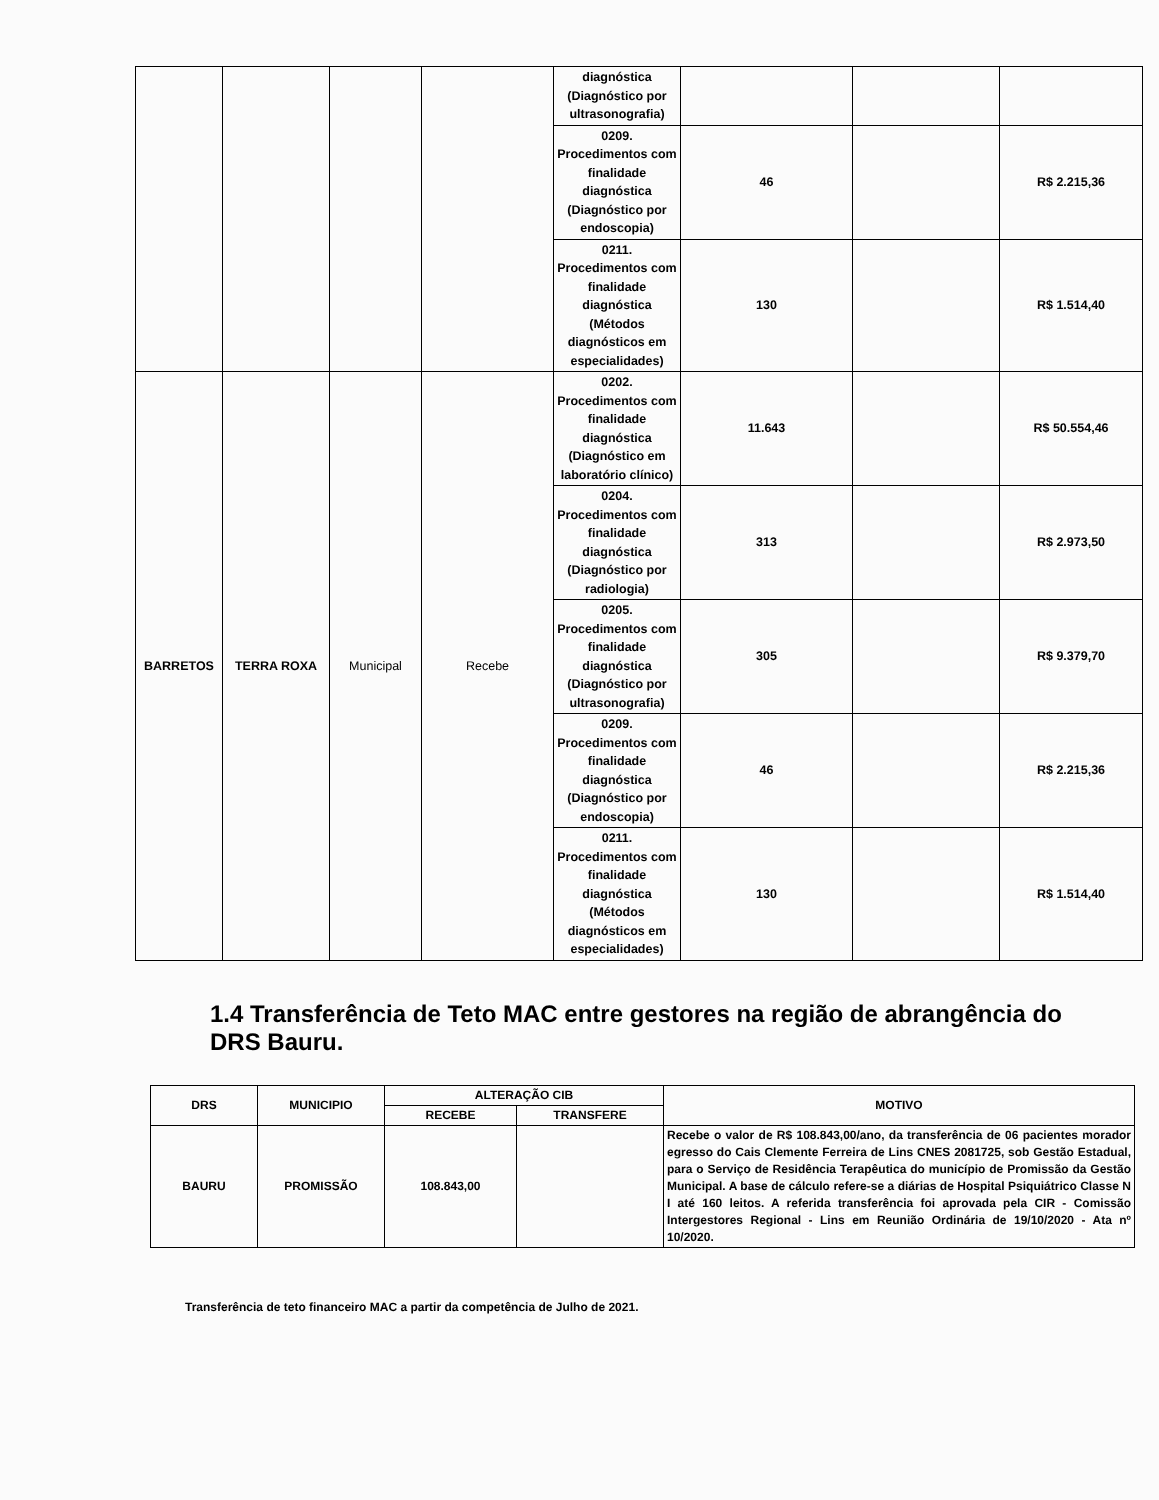| | | | | diagnóstica (Diagnóstico por ultrasonografia) | | | |
| | | | | 0209. Procedimentos com finalidade diagnóstica (Diagnóstico por endoscopia) | 46 | | R$ 2.215,36 |
| | | | | 0211. Procedimentos com finalidade diagnóstica (Métodos diagnósticos em especialidades) | 130 | | R$ 1.514,40 |
| BARRETOS | TERRA ROXA | Municipal | Recebe | 0202. Procedimentos com finalidade diagnóstica (Diagnóstico em laboratório clínico) | 11.643 | | R$ 50.554,46 |
| | | | | 0204. Procedimentos com finalidade diagnóstica (Diagnóstico por radiologia) | 313 | | R$ 2.973,50 |
| | | | | 0205. Procedimentos com finalidade diagnóstica (Diagnóstico por ultrasonografia) | 305 | | R$ 9.379,70 |
| | | | | 0209. Procedimentos com finalidade diagnóstica (Diagnóstico por endoscopia) | 46 | | R$ 2.215,36 |
| | | | | 0211. Procedimentos com finalidade diagnóstica (Métodos diagnósticos em especialidades) | 130 | | R$ 1.514,40 |
1.4 Transferência de Teto MAC entre gestores na região de abrangência do DRS Bauru.
| DRS | MUNICIPIO | ALTERAÇÃO CIB | | MOTIVO |
| --- | --- | --- | --- | --- |
| | | RECEBE | TRANSFERE | |
| BAURU | PROMISSÃO | 108.843,00 | | Recebe o valor de R$ 108.843,00/ano, da transferência de 06 pacientes morador egresso do Cais Clemente Ferreira de Lins CNES 2081725, sob Gestão Estadual, para o Serviço de Residência Terapêutica do município de Promissão da Gestão Municipal. A base de cálculo refere-se a diárias de Hospital Psiquiátrico Classe N I até 160 leitos. A referida transferência foi aprovada pela CIR - Comissão Intergestores Regional - Lins em Reunião Ordinária de 19/10/2020 - Ata nº 10/2020. |
Transferência de teto financeiro MAC a partir da competência de Julho de 2021.